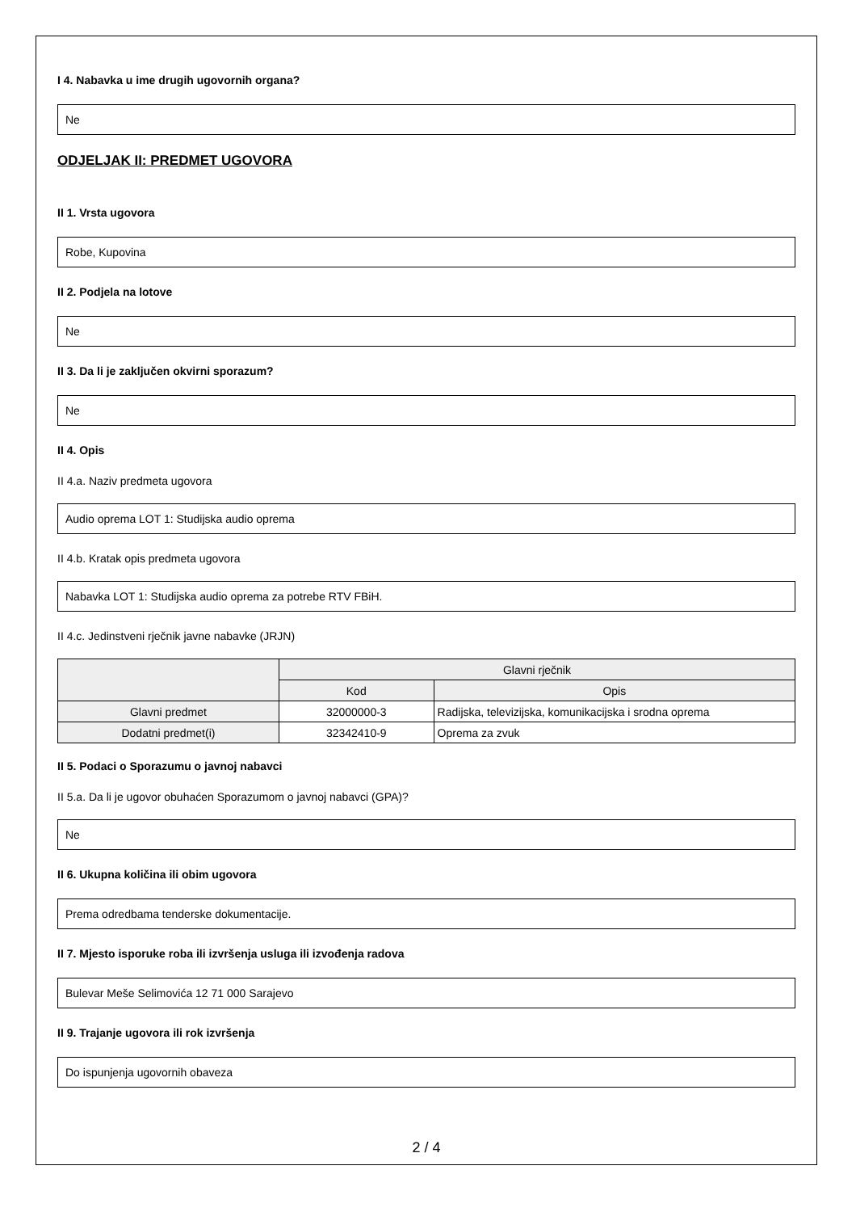I 4. Nabavka u ime drugih ugovornih organa?
Ne
ODJELJAK II: PREDMET UGOVORA
II 1. Vrsta ugovora
Robe, Kupovina
II 2. Podjela na lotove
Ne
II 3. Da li je zaključen okvirni sporazum?
Ne
II 4. Opis
II 4.a. Naziv predmeta ugovora
Audio oprema LOT 1: Studijska audio oprema
II 4.b. Kratak opis predmeta ugovora
Nabavka LOT 1: Studijska audio oprema za potrebe RTV FBiH.
II 4.c. Jedinstveni rječnik javne nabavke (JRJN)
| | Glavni rječnik | |
| --- | --- | --- |
| | Kod | Opis |
| Glavni predmet | 32000000-3 | Radijska, televizijska, komunikacijska i srodna oprema |
| Dodatni predmet(i) | 32342410-9 | Oprema za zvuk |
II 5. Podaci o Sporazumu o javnoj nabavci
II 5.a. Da li je ugovor obuhaćen Sporazumom o javnoj nabavci (GPA)?
Ne
II 6. Ukupna količina ili obim ugovora
Prema odredbama tenderske dokumentacije.
II 7. Mjesto isporuke roba ili izvršenja usluga ili izvođenja radova
Bulevar Meše Selimovića 12 71 000 Sarajevo
II 9. Trajanje ugovora ili rok izvršenja
Do ispunjenja ugovornih obaveza
2 / 4